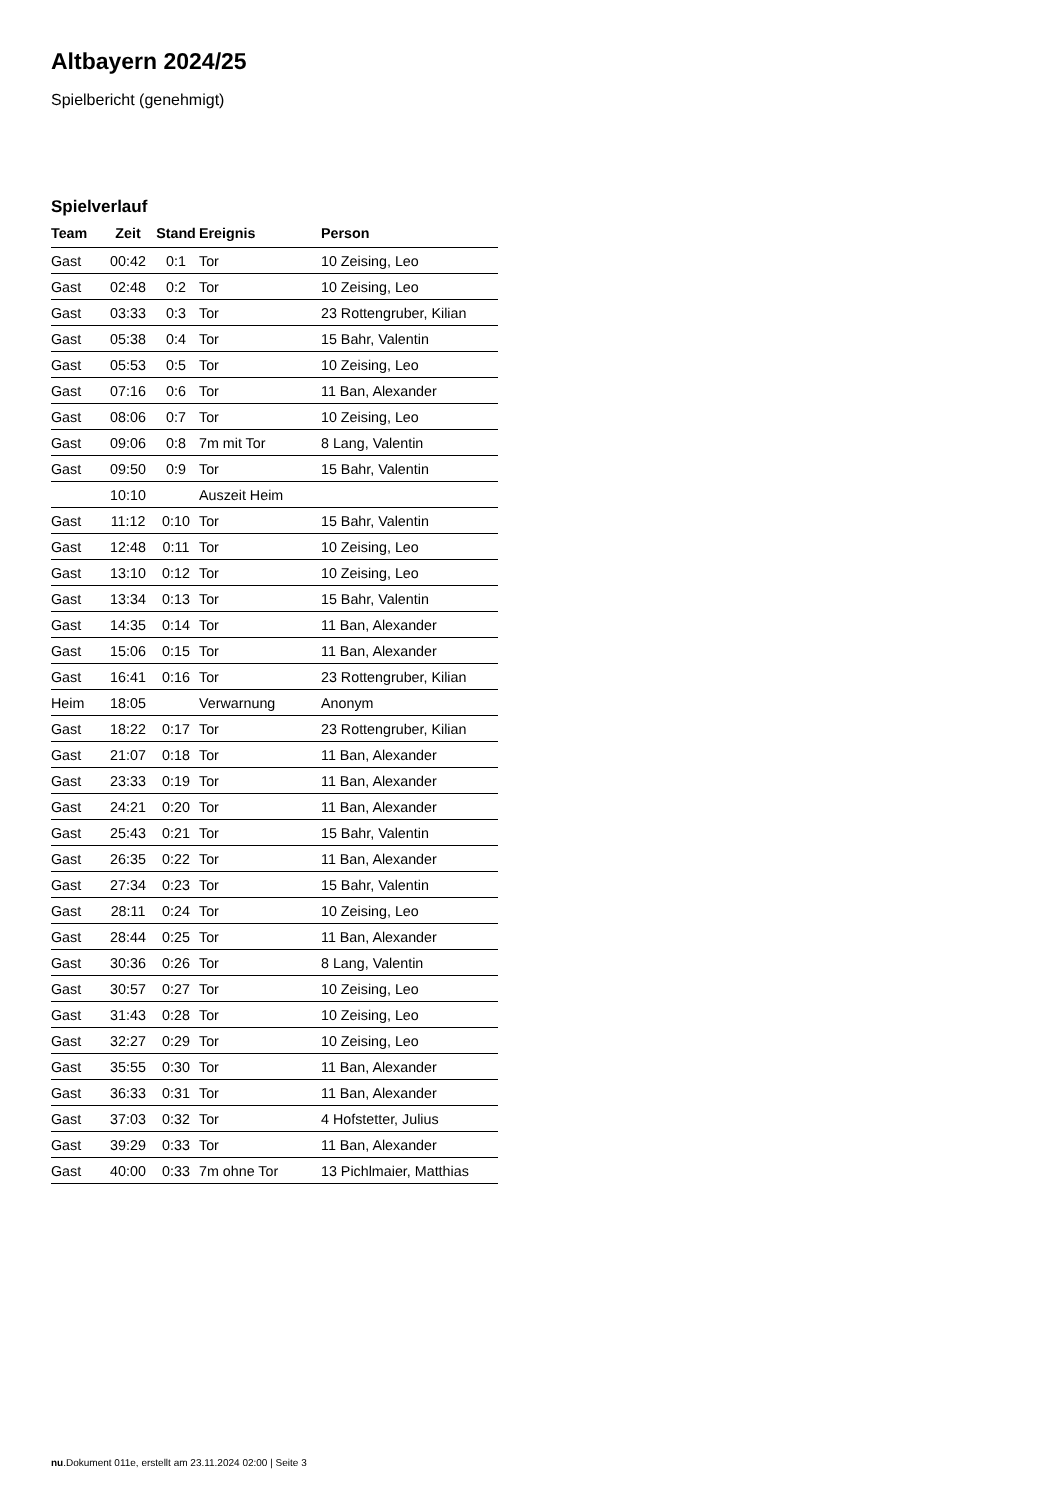Altbayern 2024/25
Spielbericht (genehmigt)
Spielverlauf
| Team | Zeit | Stand | Ereignis | Person |
| --- | --- | --- | --- | --- |
| Gast | 00:42 | 0:1 | Tor | 10 Zeising, Leo |
| Gast | 02:48 | 0:2 | Tor | 10 Zeising, Leo |
| Gast | 03:33 | 0:3 | Tor | 23 Rottengruber, Kilian |
| Gast | 05:38 | 0:4 | Tor | 15 Bahr, Valentin |
| Gast | 05:53 | 0:5 | Tor | 10 Zeising, Leo |
| Gast | 07:16 | 0:6 | Tor | 11 Ban, Alexander |
| Gast | 08:06 | 0:7 | Tor | 10 Zeising, Leo |
| Gast | 09:06 | 0:8 | 7m mit Tor | 8 Lang, Valentin |
| Gast | 09:50 | 0:9 | Tor | 15 Bahr, Valentin |
| | 10:10 | | Auszeit Heim | |
| Gast | 11:12 | 0:10 | Tor | 15 Bahr, Valentin |
| Gast | 12:48 | 0:11 | Tor | 10 Zeising, Leo |
| Gast | 13:10 | 0:12 | Tor | 10 Zeising, Leo |
| Gast | 13:34 | 0:13 | Tor | 15 Bahr, Valentin |
| Gast | 14:35 | 0:14 | Tor | 11 Ban, Alexander |
| Gast | 15:06 | 0:15 | Tor | 11 Ban, Alexander |
| Gast | 16:41 | 0:16 | Tor | 23 Rottengruber, Kilian |
| Heim | 18:05 | | Verwarnung | Anonym |
| Gast | 18:22 | 0:17 | Tor | 23 Rottengruber, Kilian |
| Gast | 21:07 | 0:18 | Tor | 11 Ban, Alexander |
| Gast | 23:33 | 0:19 | Tor | 11 Ban, Alexander |
| Gast | 24:21 | 0:20 | Tor | 11 Ban, Alexander |
| Gast | 25:43 | 0:21 | Tor | 15 Bahr, Valentin |
| Gast | 26:35 | 0:22 | Tor | 11 Ban, Alexander |
| Gast | 27:34 | 0:23 | Tor | 15 Bahr, Valentin |
| Gast | 28:11 | 0:24 | Tor | 10 Zeising, Leo |
| Gast | 28:44 | 0:25 | Tor | 11 Ban, Alexander |
| Gast | 30:36 | 0:26 | Tor | 8 Lang, Valentin |
| Gast | 30:57 | 0:27 | Tor | 10 Zeising, Leo |
| Gast | 31:43 | 0:28 | Tor | 10 Zeising, Leo |
| Gast | 32:27 | 0:29 | Tor | 10 Zeising, Leo |
| Gast | 35:55 | 0:30 | Tor | 11 Ban, Alexander |
| Gast | 36:33 | 0:31 | Tor | 11 Ban, Alexander |
| Gast | 37:03 | 0:32 | Tor | 4 Hofstetter, Julius |
| Gast | 39:29 | 0:33 | Tor | 11 Ban, Alexander |
| Gast | 40:00 | 0:33 | 7m ohne Tor | 13 Pichlmaier, Matthias |
nu.Dokument 011e, erstellt am 23.11.2024 02:00 | Seite 3